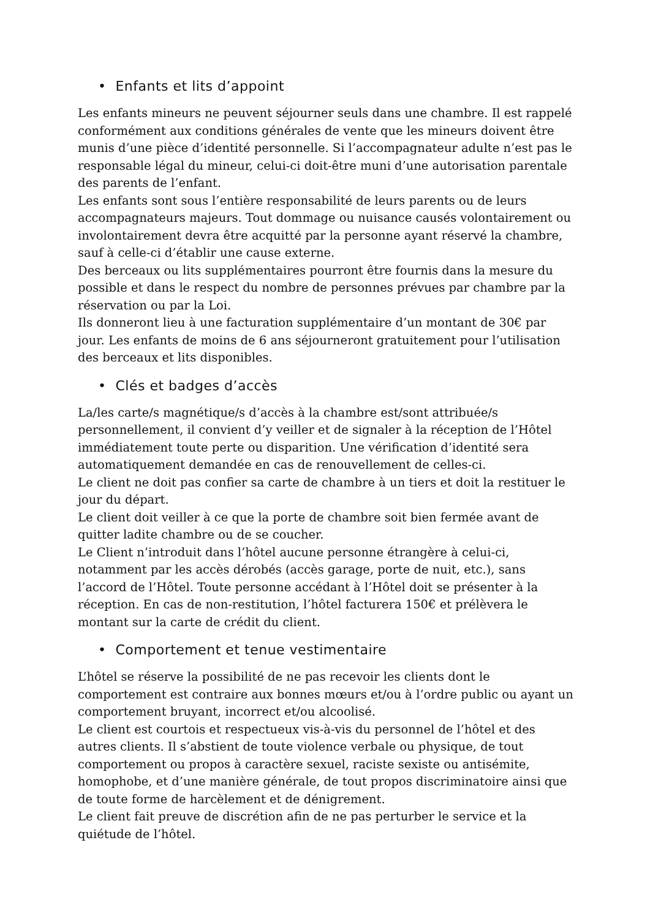• Enfants et lits d’appoint
Les enfants mineurs ne peuvent séjourner seuls dans une chambre. Il est rappelé conformément aux conditions générales de vente que les mineurs doivent être munis d’une pièce d’identité personnelle. Si l’accompagnateur adulte n’est pas le responsable légal du mineur, celui-ci doit-être muni d’une autorisation parentale des parents de l’enfant.
Les enfants sont sous l’entière responsabilité de leurs parents ou de leurs accompagnateurs majeurs. Tout dommage ou nuisance causés volontairement ou involontairement devra être acquitté par la personne ayant réservé la chambre, sauf à celle-ci d’établir une cause externe.
Des berceaux ou lits supplémentaires pourront être fournis dans la mesure du possible et dans le respect du nombre de personnes prévues par chambre par la réservation ou par la Loi.
Ils donneront lieu à une facturation supplémentaire d’un montant de 30€ par jour. Les enfants de moins de 6 ans séjourneront gratuitement pour l’utilisation des berceaux et lits disponibles.
• Clés et badges d’accès
La/les carte/s magnétique/s d’accès à la chambre est/sont attribuée/s personnellement, il convient d’y veiller et de signaler à la réception de l’Hôtel immédiatement toute perte ou disparition. Une vérification d’identité sera automatiquement demandée en cas de renouvellement de celles-ci.
Le client ne doit pas confier sa carte de chambre à un tiers et doit la restituer le jour du départ.
Le client doit veiller à ce que la porte de chambre soit bien fermée avant de quitter ladite chambre ou de se coucher.
Le Client n’introduit dans l’hôtel aucune personne étrangère à celui-ci, notamment par les accès dérobés (accès garage, porte de nuit, etc.), sans l’accord de l’Hôtel. Toute personne accédant à l’Hôtel doit se présenter à la réception. En cas de non-restitution, l’hôtel facturera 150€ et prélèvera le montant sur la carte de crédit du client.
• Comportement et tenue vestimentaire
L’hôtel se réserve la possibilité de ne pas recevoir les clients dont le comportement est contraire aux bonnes mœurs et/ou à l’ordre public ou ayant un comportement bruyant, incorrect et/ou alcoolisé.
Le client est courtois et respectueux vis-à-vis du personnel de l’hôtel et des autres clients. Il s’abstient de toute violence verbale ou physique, de tout comportement ou propos à caractère sexuel, raciste sexiste ou antisémite, homophobe, et d’une manière générale, de tout propos discriminatoire ainsi que de toute forme de harcèlement et de dénigrement.
Le client fait preuve de discrétion afin de ne pas perturber le service et la quiétude de l’hôtel.